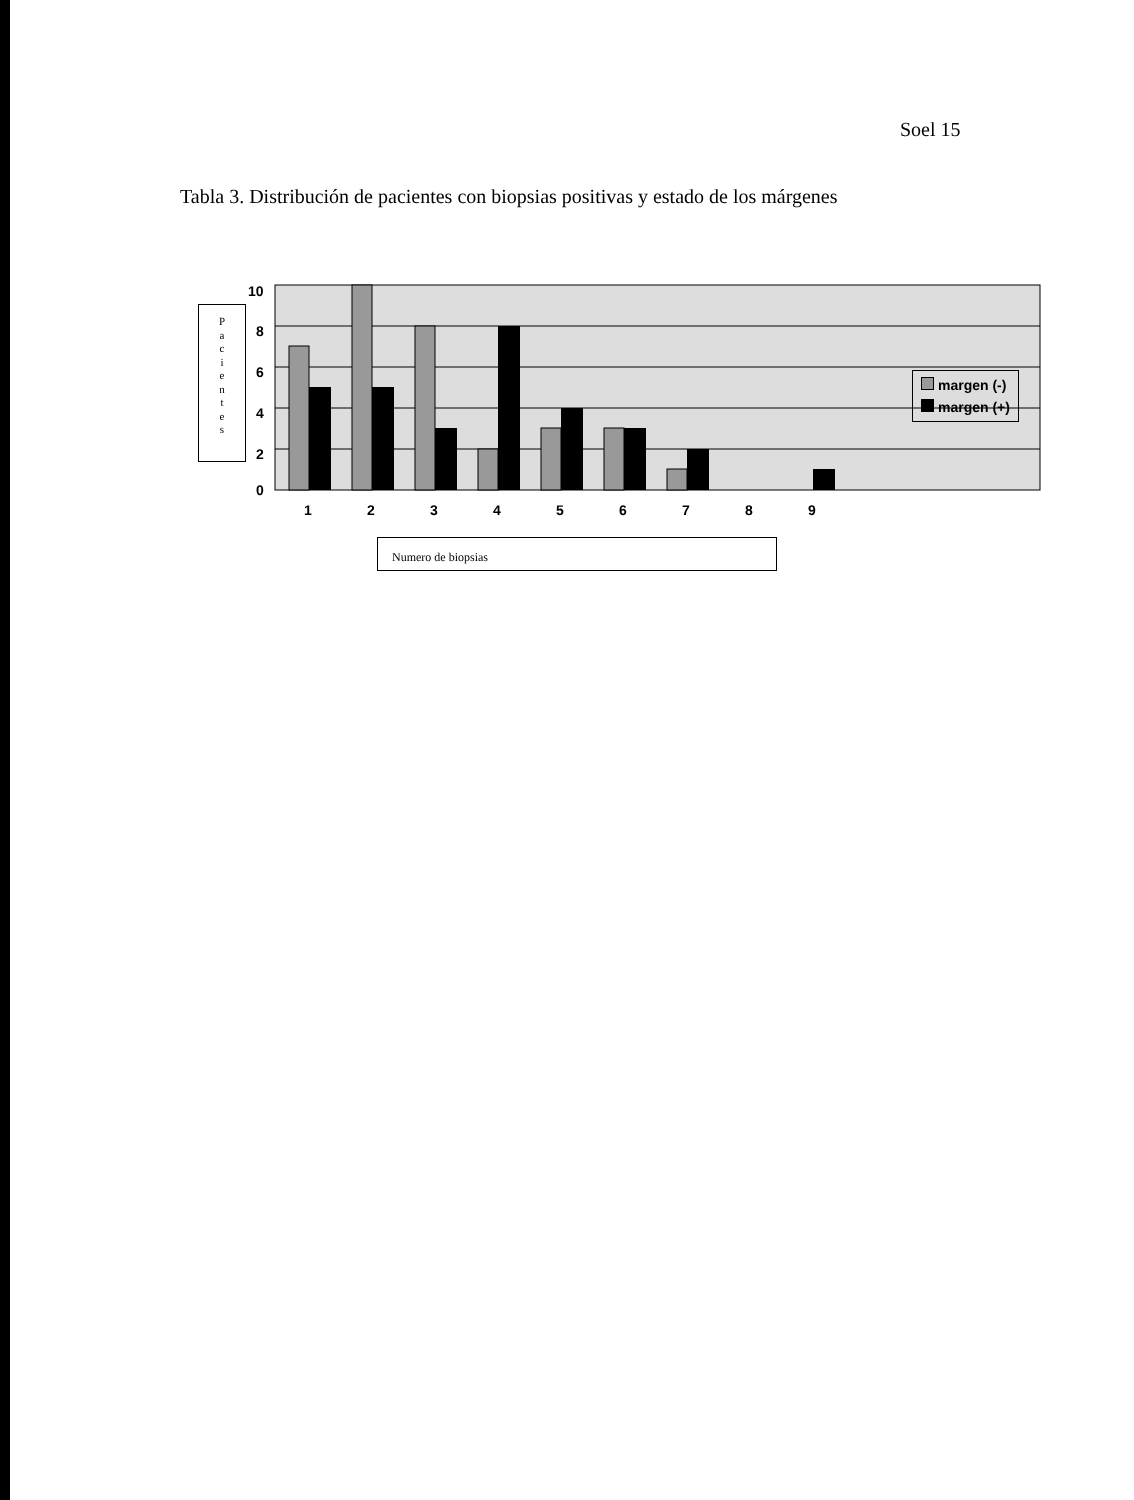Soel 15
Tabla 3. Distribución de pacientes con biopsias positivas y estado de los márgenes
P
a
c
i
e
n
t
e
s
10
8
6
4
2
0
1
2
3
4
5
6
7
8
9
Numero de biopsias
margen (-)
margen (+)